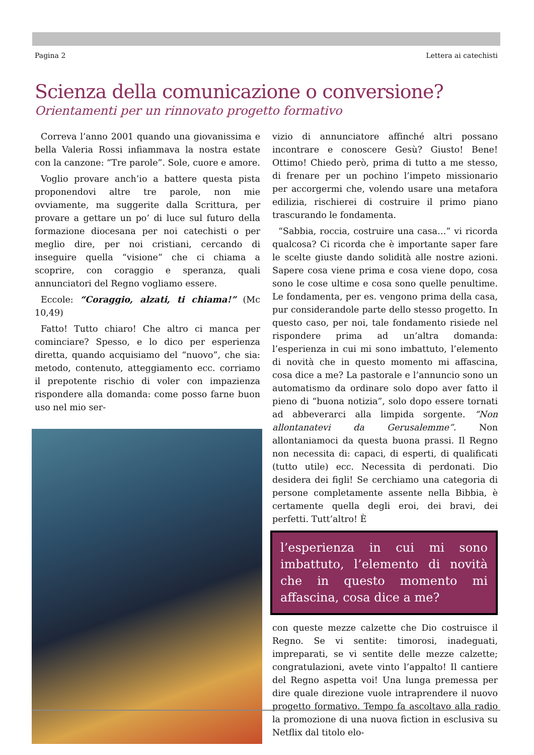Pagina 2 Lettera ai catechisti
Scienza della comunicazione o conversione?
Orientamenti per un rinnovato progetto formativo
Correva l’anno 2001 quando una giovanissima e bella Valeria Rossi infiammava la nostra estate con la canzone: “Tre parole”. Sole, cuore e amore.
Voglio provare anch’io a battere questa pista proponendovi altre tre parole, non mie ovviamente, ma suggerite dalla Scrittura, per provare a gettare un po’ di luce sul futuro della formazione diocesana per noi catechisti o per meglio dire, per noi cristiani, cercando di inseguire quella “visione” che ci chiama a scoprire, con coraggio e speranza, quali annunciatori del Regno vogliamo essere.
Eccole: “Coraggio, alzati, ti chiama!” (Mc 10,49)
Fatto! Tutto chiaro! Che altro ci manca per cominciare? Spesso, e lo dico per esperienza diretta, quando acquisiamo del “nuovo”, che sia: metodo, contenuto, atteggiamento ecc. corriamo il prepotente rischio di voler con impazienza rispondere alla domanda: come posso farne buon uso nel mio ser-
vizio di annunciatore affinché altri possano incontrare e conoscere Gesù? Giusto! Bene! Ottimo! Chiedo però, prima di tutto a me stesso, di frenare per un pochino l’impeto missionario per accorgermi che, volendo usare una metafora edilizia, rischierei di costruire il primo piano trascurando le fondamenta.
“Sabbia, roccia, costruire una casa…” vi ricorda qualcosa? Ci ricorda che è importante saper fare le scelte giuste dando solidità alle nostre azioni. Sapere cosa viene prima e cosa viene dopo, cosa sono le cose ultime e cosa sono quelle penultime. Le fondamenta, per es. vengono prima della casa, pur considerandole parte dello stesso progetto. In questo caso, per noi, tale fondamento risiede nel rispondere prima ad un’altra domanda: l’esperienza in cui mi sono imbattuto, l’elemento di novità che in questo momento mi affascina, cosa dice a me? La pastorale e l’annuncio sono un automatismo da ordinare solo dopo aver fatto il pieno di “buona notizia”, solo dopo essere tornati ad abbeverarci alla limpida sorgente. “Non allontanatevi da Gerusalemme”. Non allontaniamoci da questa buona prassi. Il Regno non necessita di: capaci, di esperti, di qualificati (tutto utile) ecc. Necessita di perdonati. Dio desidera dei figli! Se cerchiamo una categoria di persone completamente assente nella Bibbia, è certamente quella degli eroi, dei bravi, dei perfetti. Tutt’altro! È
l’esperienza in cui mi sono imbattuto, l’elemento di novità che in questo momento mi affascina, cosa dice a me?
con queste mezze calzette che Dio costruisce il Regno. Se vi sentite: timorosi, inadeguati, impreparati, se vi sentite delle mezze calzette; congratulazioni, avete vinto l’appalto! Il cantiere del Regno aspetta voi! Una lunga premessa per dire quale direzione vuole intraprendere il nuovo progetto formativo. Tempo fa ascoltavo alla radio la promozione di una nuova fiction in esclusiva su Netflix dal titolo elo-